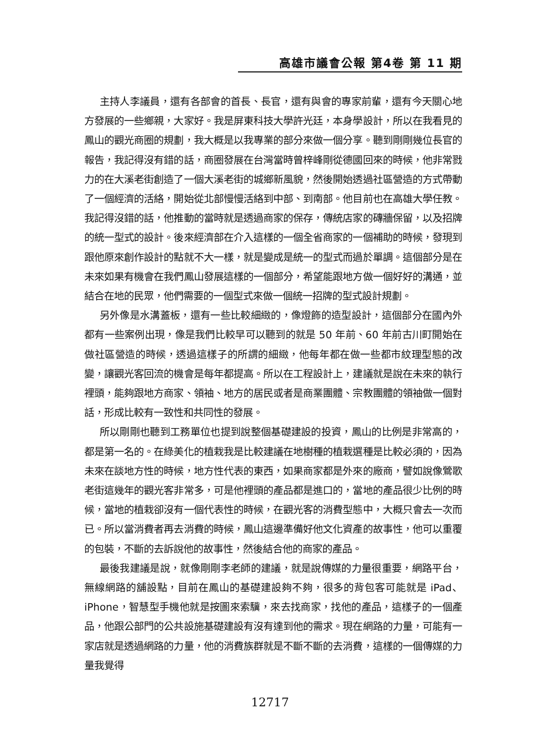高雄市議會公報 第4卷 第 11 期
主持人李議員，還有各部會的首長、長官，還有與會的專家前輩，還有今天關心地方發展的一些鄉親，大家好。我是屏東科技大學許光廷，本身學設計，所以在我看見的鳳山的觀光商圈的規劃，我大概是以我專業的部分來做一個分享。聽到剛剛幾位長官的報告，我記得沒有錯的話，商圈發展在台灣當時曾梓峰剛從德國回來的時候，他非常戮力的在大溪老街創造了一個大溪老街的城鄉新風貌，然後開始透過社區營造的方式帶動了一個經濟的活絡，開始從北部慢慢活絡到中部、到南部。他目前也在高雄大學任教。我記得沒錯的話，他推動的當時就是透過商家的保存，傳統店家的磚牆保留，以及招牌的統一型式的設計。後來經濟部在介入這樣的一個全省商家的一個補助的時候，發現到跟他原來創作設計的點就不大一樣，就是變成是統一的型式而過於單調。這個部分是在未來如果有機會在我們鳳山發展這樣的一個部分，希望能跟地方做一個好好的溝通，並結合在地的民眾，他們需要的一個型式來做一個統一招牌的型式設計規劃。
另外像是水溝蓋板，還有一些比較細緻的，像燈飾的造型設計，這個部分在國內外都有一些案例出現，像是我們比較早可以聽到的就是 50 年前、60 年前古川町開始在做社區營造的時候，透過這樣子的所謂的細緻，他每年都在做一些都市紋理型態的改變，讓觀光客回流的機會是每年都提高。所以在工程設計上，建議就是說在未來的執行裡頭，能夠跟地方商家、領袖、地方的居民或者是商業團體、宗教團體的領袖做一個對話，形成比較有一致性和共同性的發展。
所以剛剛也聽到工務單位也提到說整個基礎建設的投資，鳳山的比例是非常高的，都是第一名的。在綠美化的植栽我是比較建議在地樹種的植栽選種是比較必須的，因為未來在談地方性的時候，地方性代表的東西，如果商家都是外來的廠商，譬如說像鶯歌老街這幾年的觀光客非常多，可是他裡頭的產品都是進口的，當地的產品很少比例的時候，當地的植栽卻沒有一個代表性的時候，在觀光客的消費型態中，大概只會去一次而已。所以當消費者再去消費的時候，鳳山這邊準備好他文化資產的故事性，他可以重覆的包裝，不斷的去訴說他的故事性，然後結合他的商家的產品。
最後我建議是說，就像剛剛李老師的建議，就是說傳媒的力量很重要，網路平台，無線網路的舖設點，目前在鳳山的基礎建設夠不夠，很多的背包客可能就是 iPad、iPhone，智慧型手機他就是按圖來索驥，來去找商家，找他的產品，這樣子的一個產品，他跟公部門的公共設施基礎建設有沒有達到他的需求。現在網路的力量，可能有一家店就是透過網路的力量，他的消費族群就是不斷不斷的去消費，這樣的一個傳媒的力量我覺得
12717